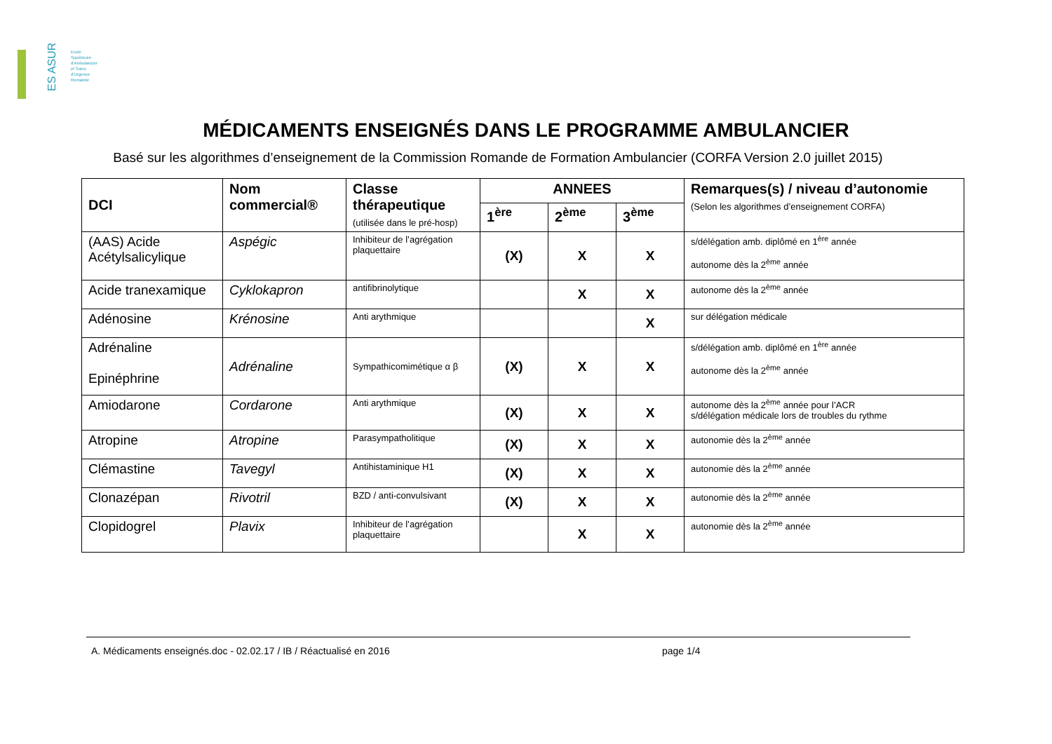ES ASUR
Ecole
Supérieure
d'Ambulancier
et Soins
d'Urgence
Romande
MÉDICAMENTS ENSEIGNÉS DANS LE PROGRAMME AMBULANCIER
Basé sur les algorithmes d’enseignement de la Commission Romande de Formation Ambulancier (CORFA Version 2.0 juillet 2015)
| DCI | Nom commercial® | Classe thérapeutique (utilisée dans le pré-hosp) | ANNEES | | | Remarques(s) / niveau d’autonomie (Selon les algorithmes d’enseignement CORFA) |
| --- | --- | --- | --- | --- | --- | --- |
| | | | 1<sup>ère</sup> | 2<sup>ème</sup> | 3<sup>ème</sup> | |
| (AAS) Acide Acétylsalicylique | Aspégic | Inhibiteur de l’agrégation plaquettaire | (X) | X | X | s/délégation amb. diplômé en 1<sup>ère</sup> année autonome dès la 2<sup>ème</sup> année |
| Acide tranexamique | Cyklokapron | antifibrinolytique | | X | X | autonome dès la 2<sup>ème</sup> année |
| Adénosine | Krénosine | Anti arythmique | | | X | sur délégation médicale |
| Adrénaline Epinéphrine | Adrénaline | Sympathicomimétique α β | (X) | X | X | s/délégation amb. diplômé en 1<sup>ère</sup> année autonome dès la 2<sup>ème</sup> année |
| Amiodarone | Cordarone | Anti arythmique | (X) | X | X | autonome dès la 2<sup>ème</sup> année pour l’ACR s/délégation médicale lors de troubles du rythme |
| Atropine | Atropine | Parasympatholitique | (X) | X | X | autonomie dès la 2<sup>ème</sup> année |
| Clémastine | Tavegyl | Antihistaminique H1 | (X) | X | X | autonomie dès la 2<sup>ème</sup> année |
| Clonazépan | Rivotril | BZD / anti-convulsivant | (X) | X | X | autonomie dès la 2<sup>ème</sup> année |
| Clopidogrel | Plavix | Inhibiteur de l’agrégation plaquettaire | | X | X | autonomie dès la 2<sup>ème</sup> année |
A. Médicaments enseignés.doc - 02.02.17 / IB / Réactualisé en 2016
page 1/4